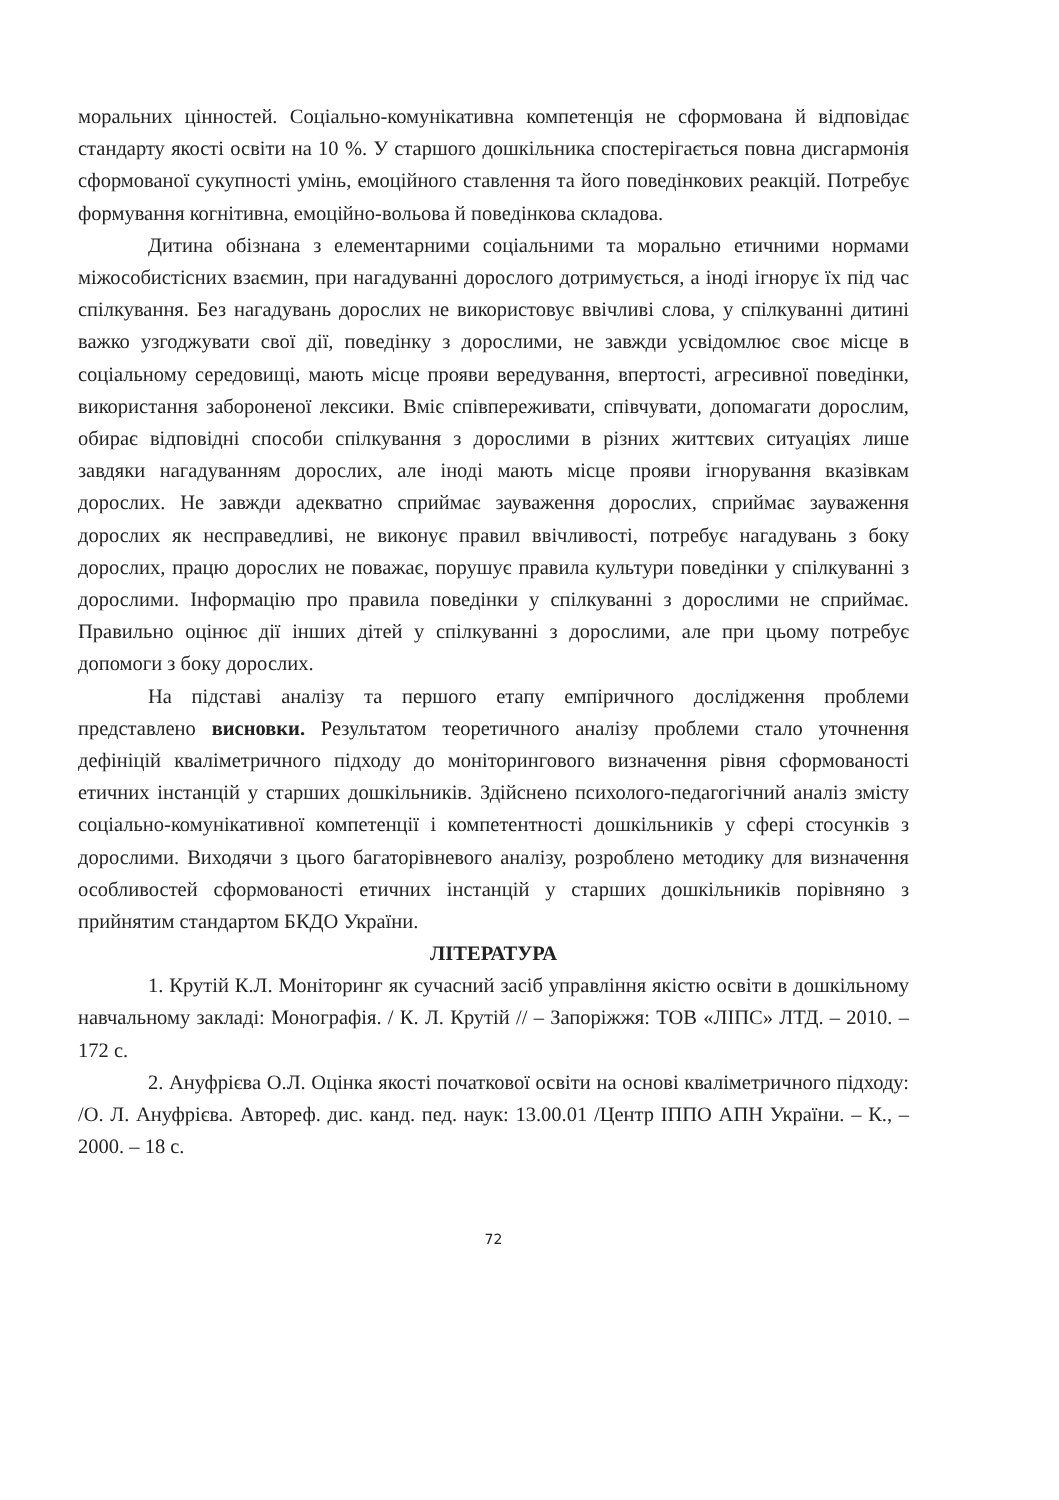моральних цінностей. Соціально-комунікативна компетенція не сформована й відповідає стандарту якості освіти на 10 %. У старшого дошкільника спостерігається повна дисгармонія сформованої сукупності умінь, емоційного ставлення та його поведінкових реакцій. Потребує формування когнітивна, емоційно-вольова й поведінкова складова.
Дитина обізнана з елементарними соціальними та морально етичними нормами міжособистісних взаємин, при нагадуванні дорослого дотримується, а іноді ігнорує їх під час спілкування. Без нагадувань дорослих не використовує ввічливі слова, у спілкуванні дитині важко узгоджувати свої дії, поведінку з дорослими, не завжди усвідомлює своє місце в соціальному середовищі, мають місце прояви вередування, впертості, агресивної поведінки, використання забороненої лексики. Вміє співпереживати, співчувати, допомагати дорослим, обирає відповідні способи спілкування з дорослими в різних життєвих ситуаціях лише завдяки нагадуванням дорослих, але іноді мають місце прояви ігнорування вказівкам дорослих. Не завжди адекватно сприймає зауваження дорослих, сприймає зауваження дорослих як несправедливі, не виконує правил ввічливості, потребує нагадувань з боку дорослих, працю дорослих не поважає, порушує правила культури поведінки у спілкуванні з дорослими. Інформацію про правила поведінки у спілкуванні з дорослими не сприймає. Правильно оцінює дії інших дітей у спілкуванні з дорослими, але при цьому потребує допомоги з боку дорослих.
На підставі аналізу та першого етапу емпіричного дослідження проблеми представлено висновки. Результатом теоретичного аналізу проблеми стало уточнення дефініцій кваліметричного підходу до моніторингового визначення рівня сформованості етичних інстанцій у старших дошкільників. Здійснено психолого-педагогічний аналіз змісту соціально-комунікативної компетенції і компетентності дошкільників у сфері стосунків з дорослими. Виходячи з цього багаторівневого аналізу, розроблено методику для визначення особливостей сформованості етичних інстанцій у старших дошкільників порівняно з прийнятим стандартом БКДО України.
ЛІТЕРАТУРА
1. Крутій К.Л. Моніторинг як сучасний засіб управління якістю освіти в дошкільному навчальному закладі: Монографія. / К. Л. Крутій // – Запоріжжя: ТОВ «ЛІПС» ЛТД. – 2010. – 172 с.
2. Ануфрієва О.Л. Оцінка якості початкової освіти на основі кваліметричного підходу: /О. Л. Ануфрієва. Автореф. дис. канд. пед. наук: 13.00.01 /Центр ІППО АПН України. – К., – 2000. – 18 с.
72